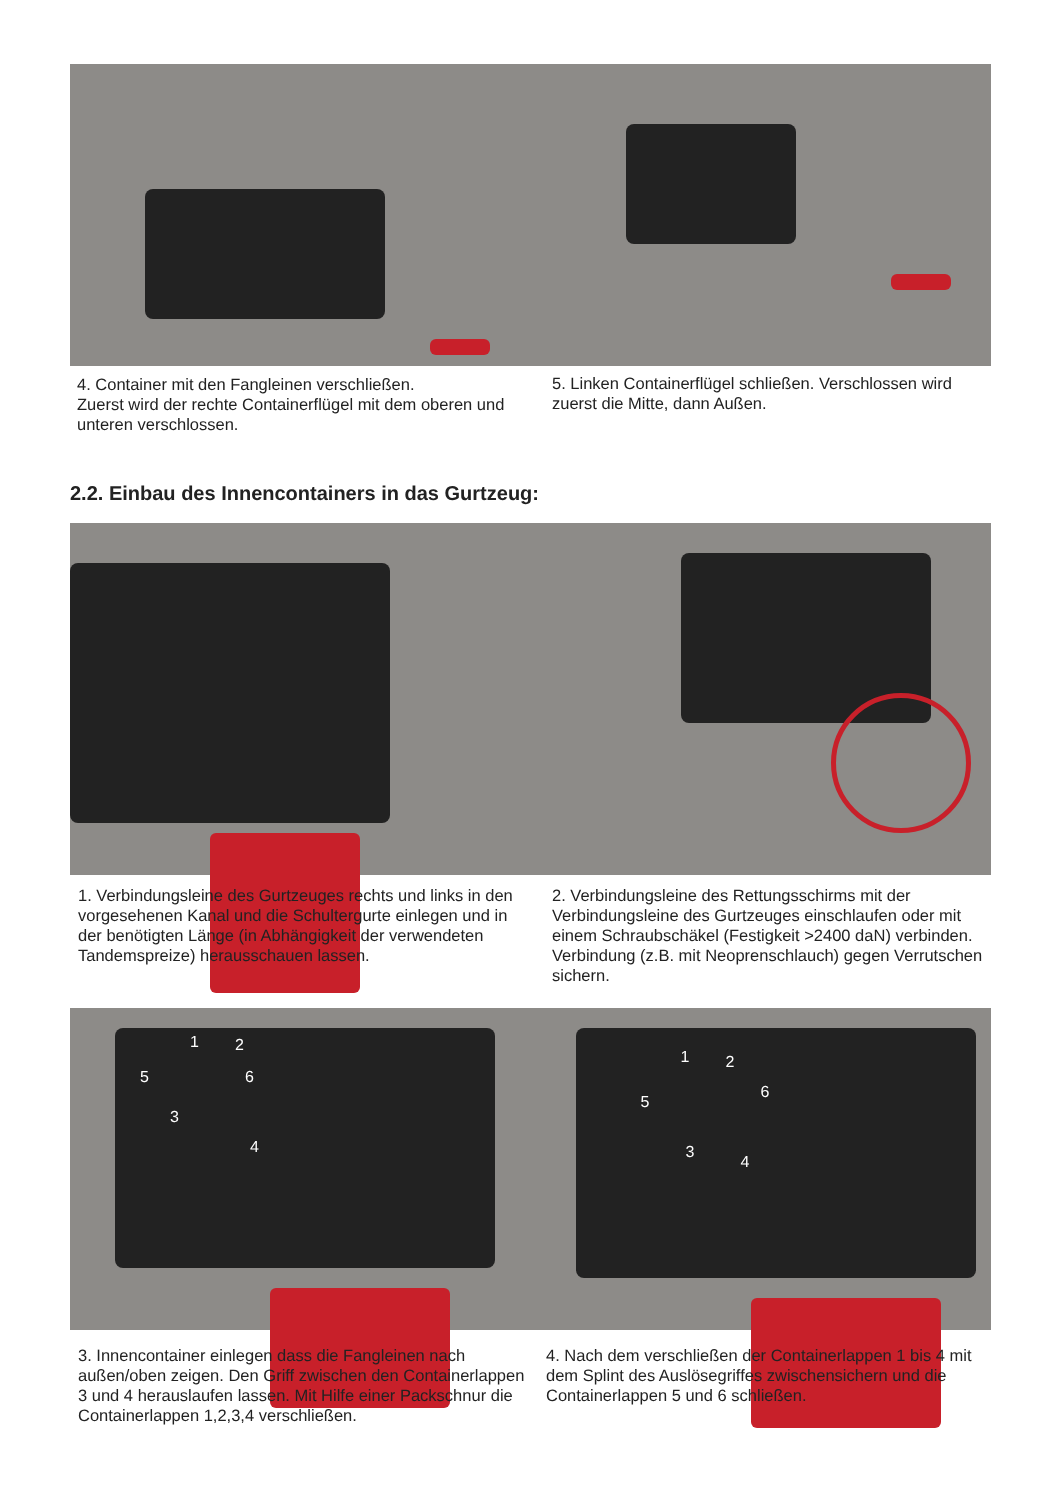4. Container mit den Fangleinen verschließen.
Zuerst wird der rechte Containerflügel mit dem oberen und unteren verschlossen.
5. Linken Containerflügel schließen. Verschlossen wird zuerst die Mitte, dann Außen.
2.2. Einbau des Innencontainers in das Gurtzeug:
1. Verbindungsleine des Gurtzeuges rechts und links in den vorgesehenen Kanal und die Schultergurte einlegen und in der benötigten Länge (in Abhängigkeit der verwendeten Tandemspreize) herausschauen lassen.
2. Verbindungsleine des Rettungsschirms mit der Verbindungsleine des Gurtzeuges einschlaufen oder mit einem Schraubschäkel (Festigkeit >2400 daN) verbinden. Verbindung (z.B. mit Neoprenschlauch) gegen Verrutschen sichern.
1 2
3
4
5 6
1 2
3
4
5
6
3. Innencontainer einlegen dass die Fangleinen nach außen/oben zeigen. Den Griff zwischen den Containerlappen 3 und 4 herauslaufen lassen. Mit Hilfe einer Packschnur die Containerlappen 1,2,3,4 verschließen.
4. Nach dem verschließen der Containerlappen 1 bis 4 mit dem Splint des Auslösegriffes zwischensichern und die Containerlappen 5 und 6 schließen.